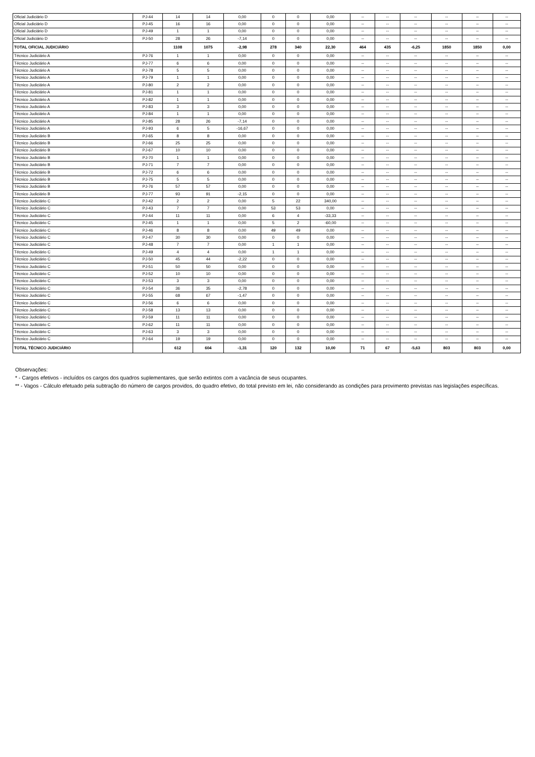| Oficial Judiciário D | PJ-44 | 14 | 14 | 0,00 | 0 | 0 | 0,00 | -- | -- | -- | -- | -- | -- |
| Oficial Judiciário D | PJ-45 | 16 | 16 | 0,00 | 0 | 0 | 0,00 | -- | -- | -- | -- | -- | -- |
| Oficial Judiciário D | PJ-49 | 1 | 1 | 0,00 | 0 | 0 | 0,00 | -- | -- | -- | -- | -- | -- |
| Oficial Judiciário D | PJ-50 | 28 | 26 | -7,14 | 0 | 0 | 0,00 | -- | -- | -- | -- | -- | -- |
| TOTAL OFICIAL JUDICIÁRIO | | 1108 | 1075 | -2,98 | 278 | 340 | 22,30 | 464 | 435 | -6,25 | 1850 | 1850 | 0,00 |
| Técnico Judiciário A | PJ-76 | 1 | 1 | 0,00 | 0 | 0 | 0,00 | -- | -- | -- | -- | -- | -- |
| Técnico Judiciário A | PJ-77 | 6 | 6 | 0,00 | 0 | 0 | 0,00 | -- | -- | -- | -- | -- | -- |
| Técnico Judiciário A | PJ-78 | 5 | 5 | 0,00 | 0 | 0 | 0,00 | -- | -- | -- | -- | -- | -- |
| Técnico Judiciário A | PJ-79 | 1 | 1 | 0,00 | 0 | 0 | 0,00 | -- | -- | -- | -- | -- | -- |
| Técnico Judiciário A | PJ-80 | 2 | 2 | 0,00 | 0 | 0 | 0,00 | -- | -- | -- | -- | -- | -- |
| Técnico Judiciário A | PJ-81 | 1 | 1 | 0,00 | 0 | 0 | 0,00 | -- | -- | -- | -- | -- | -- |
| Técnico Judiciário A | PJ-82 | 1 | 1 | 0,00 | 0 | 0 | 0,00 | -- | -- | -- | -- | -- | -- |
| Técnico Judiciário A | PJ-83 | 3 | 3 | 0,00 | 0 | 0 | 0,00 | -- | -- | -- | -- | -- | -- |
| Técnico Judiciário A | PJ-84 | 1 | 1 | 0,00 | 0 | 0 | 0,00 | -- | -- | -- | -- | -- | -- |
| Técnico Judiciário A | PJ-85 | 28 | 26 | -7,14 | 0 | 0 | 0,00 | -- | -- | -- | -- | -- | -- |
| Técnico Judiciário A | PJ-93 | 6 | 5 | -16,67 | 0 | 0 | 0,00 | -- | -- | -- | -- | -- | -- |
| Técnico Judiciário B | PJ-65 | 8 | 8 | 0,00 | 0 | 0 | 0,00 | -- | -- | -- | -- | -- | -- |
| Técnico Judiciário B | PJ-66 | 25 | 25 | 0,00 | 0 | 0 | 0,00 | -- | -- | -- | -- | -- | -- |
| Técnico Judiciário B | PJ-67 | 10 | 10 | 0,00 | 0 | 0 | 0,00 | -- | -- | -- | -- | -- | -- |
| Técnico Judiciário B | PJ-70 | 1 | 1 | 0,00 | 0 | 0 | 0,00 | -- | -- | -- | -- | -- | -- |
| Técnico Judiciário B | PJ-71 | 7 | 7 | 0,00 | 0 | 0 | 0,00 | -- | -- | -- | -- | -- | -- |
| Técnico Judiciário B | PJ-72 | 6 | 6 | 0,00 | 0 | 0 | 0,00 | -- | -- | -- | -- | -- | -- |
| Técnico Judiciário B | PJ-75 | 5 | 5 | 0,00 | 0 | 0 | 0,00 | -- | -- | -- | -- | -- | -- |
| Técnico Judiciário B | PJ-76 | 57 | 57 | 0,00 | 0 | 0 | 0,00 | -- | -- | -- | -- | -- | -- |
| Técnico Judiciário B | PJ-77 | 93 | 91 | -2,15 | 0 | 0 | 0,00 | -- | -- | -- | -- | -- | -- |
| Técnico Judiciário C | PJ-42 | 2 | 2 | 0,00 | 5 | 22 | 340,00 | -- | -- | -- | -- | -- | -- |
| Técnico Judiciário C | PJ-43 | 7 | 7 | 0,00 | 53 | 53 | 0,00 | -- | -- | -- | -- | -- | -- |
| Técnico Judiciário C | PJ-44 | 11 | 11 | 0,00 | 6 | 4 | -33,33 | -- | -- | -- | -- | -- | -- |
| Técnico Judiciário C | PJ-45 | 1 | 1 | 0,00 | 5 | 2 | -60,00 | -- | -- | -- | -- | -- | -- |
| Técnico Judiciário C | PJ-46 | 8 | 8 | 0,00 | 49 | 49 | 0,00 | -- | -- | -- | -- | -- | -- |
| Técnico Judiciário C | PJ-47 | 30 | 30 | 0,00 | 0 | 0 | 0,00 | -- | -- | -- | -- | -- | -- |
| Técnico Judiciário C | PJ-48 | 7 | 7 | 0,00 | 1 | 1 | 0,00 | -- | -- | -- | -- | -- | -- |
| Técnico Judiciário C | PJ-49 | 4 | 4 | 0,00 | 1 | 1 | 0,00 | -- | -- | -- | -- | -- | -- |
| Técnico Judiciário C | PJ-50 | 45 | 44 | -2,22 | 0 | 0 | 0,00 | -- | -- | -- | -- | -- | -- |
| Técnico Judiciário C | PJ-51 | 50 | 50 | 0,00 | 0 | 0 | 0,00 | -- | -- | -- | -- | -- | -- |
| Técnico Judiciário C | PJ-52 | 10 | 10 | 0,00 | 0 | 0 | 0,00 | -- | -- | -- | -- | -- | -- |
| Técnico Judiciário C | PJ-53 | 3 | 3 | 0,00 | 0 | 0 | 0,00 | -- | -- | -- | -- | -- | -- |
| Técnico Judiciário C | PJ-54 | 36 | 35 | -2,78 | 0 | 0 | 0,00 | -- | -- | -- | -- | -- | -- |
| Técnico Judiciário C | PJ-55 | 68 | 67 | -1,47 | 0 | 0 | 0,00 | -- | -- | -- | -- | -- | -- |
| Técnico Judiciário C | PJ-56 | 6 | 6 | 0,00 | 0 | 0 | 0,00 | -- | -- | -- | -- | -- | -- |
| Técnico Judiciário C | PJ-58 | 13 | 13 | 0,00 | 0 | 0 | 0,00 | -- | -- | -- | -- | -- | -- |
| Técnico Judiciário C | PJ-59 | 11 | 11 | 0,00 | 0 | 0 | 0,00 | -- | -- | -- | -- | -- | -- |
| Técnico Judiciário C | PJ-62 | 11 | 11 | 0,00 | 0 | 0 | 0,00 | -- | -- | -- | -- | -- | -- |
| Técnico Judiciário C | PJ-63 | 3 | 3 | 0,00 | 0 | 0 | 0,00 | -- | -- | -- | -- | -- | -- |
| Técnico Judiciário C | PJ-64 | 19 | 19 | 0,00 | 0 | 0 | 0,00 | -- | -- | -- | -- | -- | -- |
| TOTAL TÉCNICO JUDICIÁRIO | | 612 | 604 | -1,31 | 120 | 132 | 10,00 | 71 | 67 | -5,63 | 803 | 803 | 0,00 |
Observações:
* - Cargos efetivos - incluídos os cargos dos quadros suplementares, que serão extintos com a vacância de seus ocupantes.
** - Vagos - Cálculo efetuado pela subtração do número de cargos providos, do quadro efetivo, do total previsto em lei, não considerando as condições para provimento previstas nas legislações específicas.